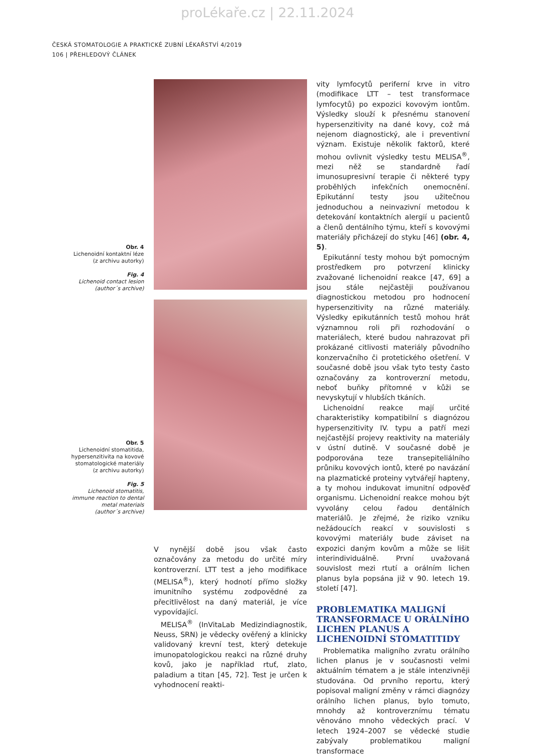proLékaře.cz | 22.11.2024
ČESKÁ STOMATOLOGIE A PRAKTICKÉ ZUBNÍ LÉKAŘSTVÍ 4/2019
106 | PŘEHLEDOVÝ ČLÁNEK
Obr. 4
Lichenoidní kontaktní léze
(z archivu autorky)
Fig. 4
Lichenoid contact lesion
(author´s archive)
Obr. 5
Lichenoidní stomatitida,
hypersenzitivita na kovové
stomatologické materiály
(z archivu autorky)
Fig. 5
Lichenoid stomatitis,
immune reaction to dental
metal materials
(author´s archive)
V nynější době jsou však často označovány za metodu do určité míry kontroverzní. LTT test a jeho modifikace (MELISA<sup>®</sup>), který hodnotí přímo složky imunitního systému zodpovědné za přecitlivělost na daný materiál, je více vypovídající.
MELISA<sup>®</sup> (InVitaLab Medizindiagnostik, Neuss, SRN) je vědecky ověřený a klinicky validovaný krevní test, který detekuje imunopatologickou reakci na různé druhy kovů, jako je například rtuť, zlato, paladium a titan [45, 72]. Test je určen k vyhodnocení reakti-
vity lymfocytů periferní krve in vitro (modifikace LTT – test transformace lymfocytů) po expozici kovovým iontům. Výsledky slouží k přesnému stanovení hypersenzitivity na dané kovy, což má nejenom diagnostický, ale i preventivní význam. Existuje několik faktorů, které mohou ovlivnit výsledky testu MELISA<sup>®</sup>, mezi něž se standardně řadí imunosupresivní terapie či některé typy proběhlých infekčních onemocnění. Epikutánní testy jsou užitečnou jednoduchou a neinvazivní metodou k detekování kontaktních alergií u pacientů a členů dentálního týmu, kteří s kovovými materiály přicházejí do styku [46] (obr. 4, 5).
Epikutánní testy mohou být pomocným prostředkem pro potvrzení klinicky zvažované lichenoidní reakce [47, 69] a jsou stále nejčastěji používanou diagnostickou metodou pro hodnocení hypersenzitivity na různé materiály. Výsledky epikutánních testů mohou hrát významnou roli při rozhodování o materiálech, které budou nahrazovat při prokázané citlivosti materiály původního konzervačního či protetického ošetření. V současné době jsou však tyto testy často označovány za kontroverzní metodu, neboť buňky přítomné v kůži se nevyskytují v hlubších tkáních.
Lichenoidní reakce mají určité charakteristiky kompatibilní s diagnózou hypersenzitivity IV. typu a patří mezi nejčastější projevy reaktivity na materiály v ústní dutině. V současné době je podporována teze transepiteliálního průniku kovových iontů, které po navázání na plazmatické proteiny vytvářejí hapteny, a ty mohou indukovat imunitní odpověď organismu. Lichenoidní reakce mohou být vyvolány celou řadou dentálních materiálů. Je zřejmé, že riziko vzniku nežádoucích reakcí v souvislosti s kovovými materiály bude záviset na expozici daným kovům a může se lišit interindividuálně. První uvažovaná souvislost mezi rtutí a orálním lichen planus byla popsána již v 90. letech 19. století [47].
PROBLEMATIKA MALIGNÍ TRANSFORMACE U ORÁLNÍHO LICHEN PLANUS A LICHENOIDNÍ STOMATITIDY
Problematika maligního zvratu orálního lichen planus je v současnosti velmi aktuálním tématem a je stále intenzivněji studována. Od prvního reportu, který popisoval maligní změny v rámci diagnózy orálního lichen planus, bylo tomuto, mnohdy až kontroverznímu tématu věnováno mnoho vědeckých prací. V letech 1924–2007 se vědecké studie zabývaly problematikou maligní transformace